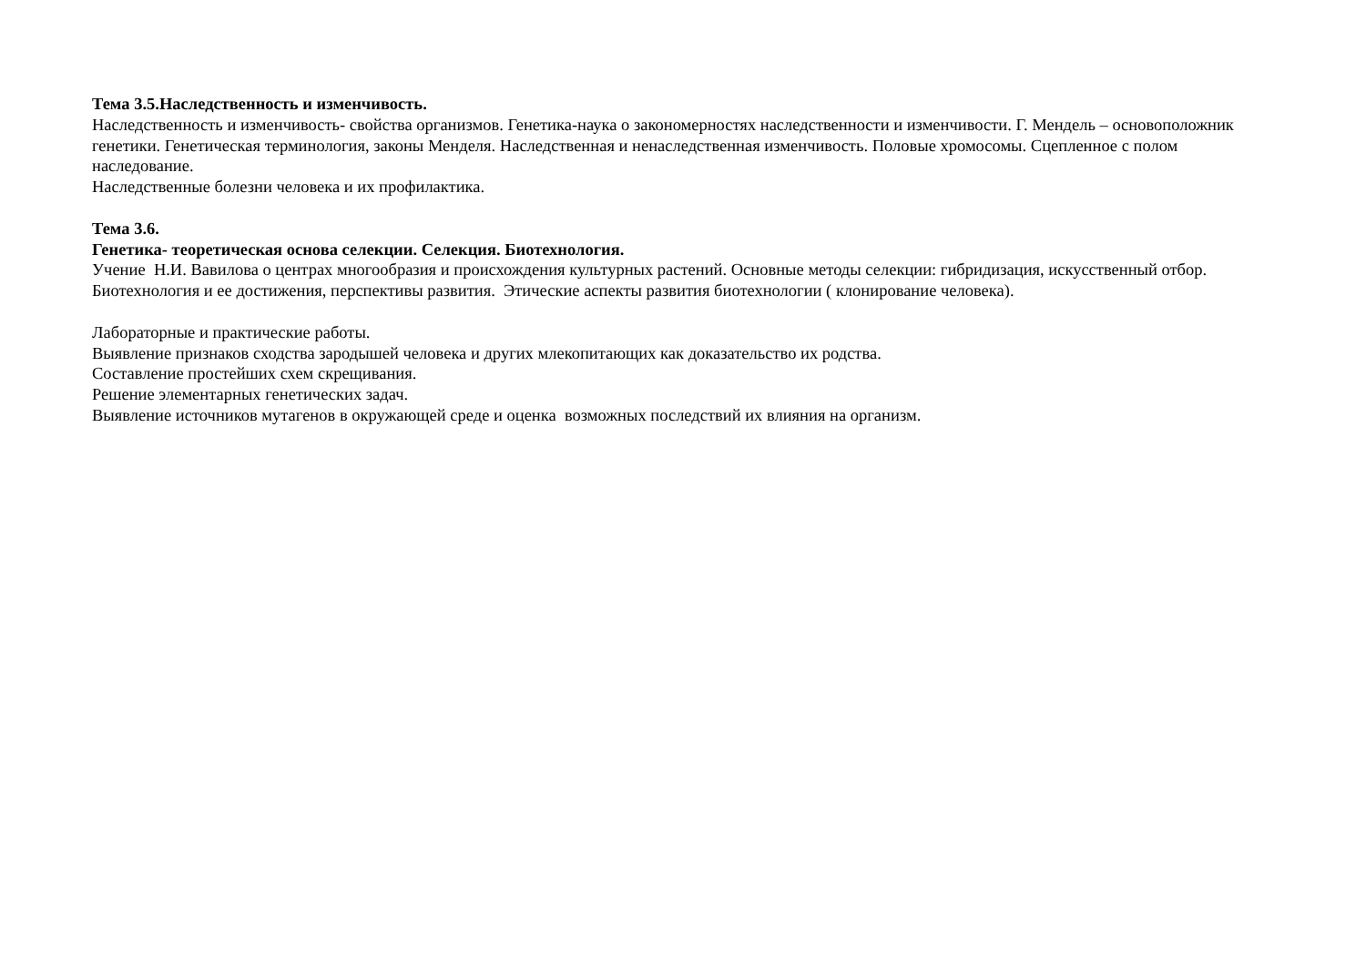Тема 3.5.Наследственность и изменчивость.
Наследственность и изменчивость- свойства организмов. Генетика-наука о закономерностях наследственности и изменчивости. Г. Мендель – основоположник генетики. Генетическая терминология, законы Менделя. Наследственная и ненаследственная изменчивость. Половые хромосомы. Сцепленное с полом наследование.
Наследственные болезни человека и их профилактика.
Тема 3.6.
Генетика- теоретическая основа селекции. Селекция. Биотехнология.
Учение Н.И. Вавилова о центрах многообразия и происхождения культурных растений. Основные методы селекции: гибридизация, искусственный отбор.
Биотехнология и ее достижения, перспективы развития. Этические аспекты развития биотехнологии ( клонирование человека).
Лабораторные и практические работы.
Выявление признаков сходства зародышей человека и других млекопитающих как доказательство их родства.
Составление простейших схем скрещивания.
Решение элементарных генетических задач.
Выявление источников мутагенов в окружающей среде и оценка возможных последствий их влияния на организм.